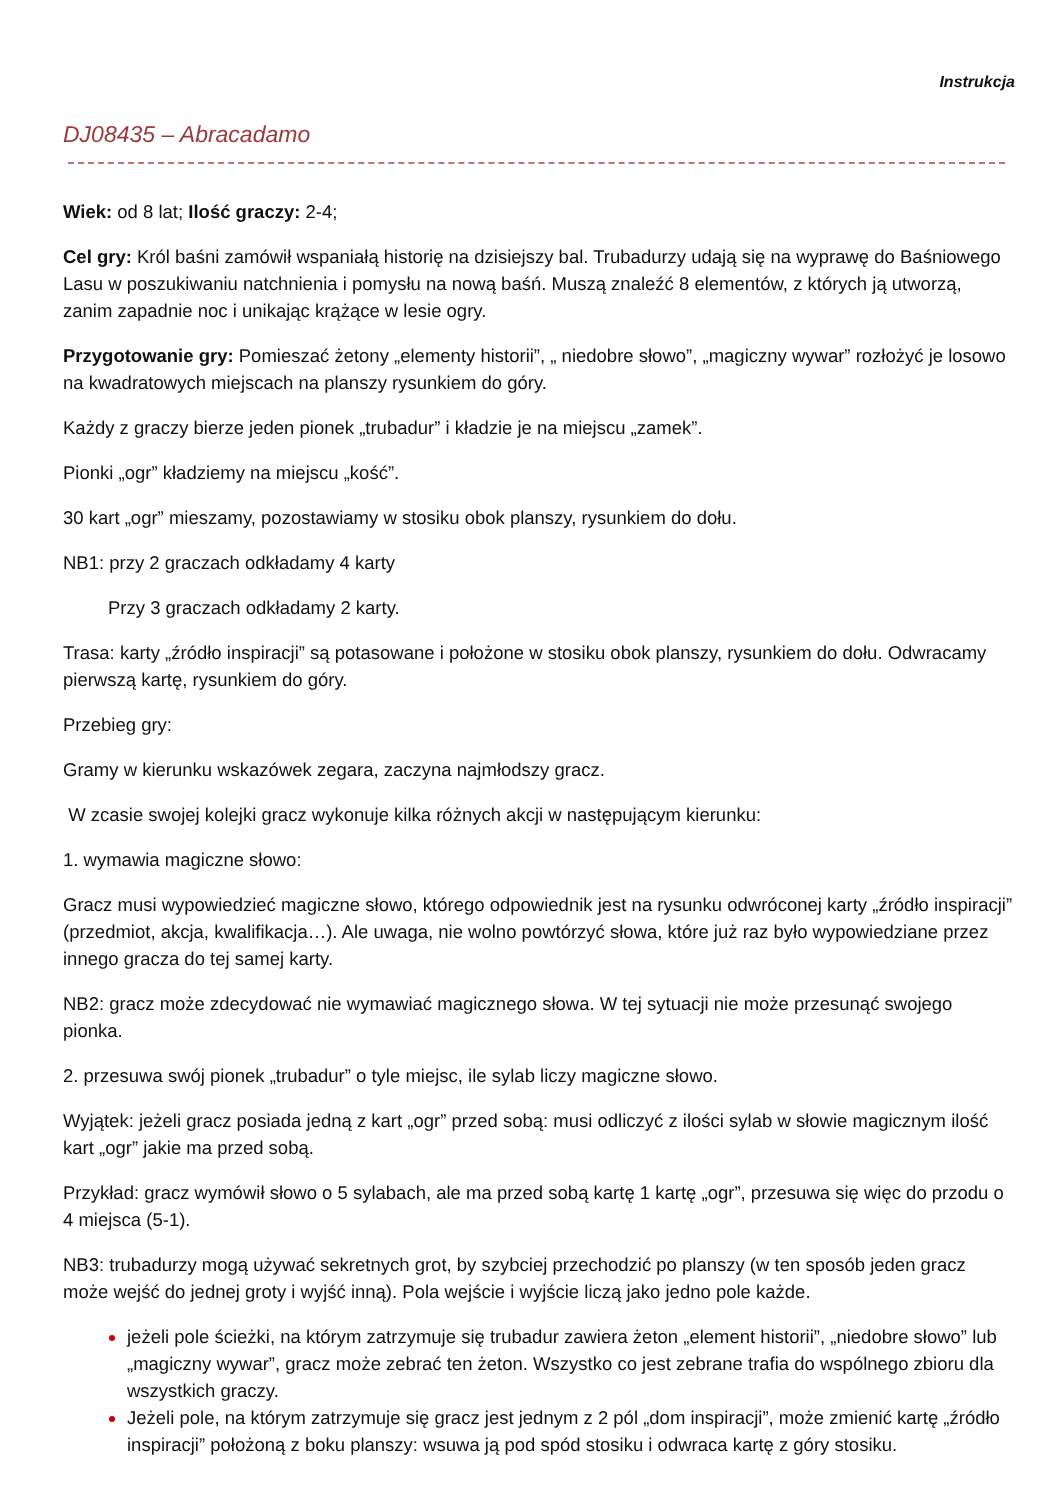Instrukcja
DJ08435 – Abracadamo
Wiek: od 8 lat; Ilość graczy: 2-4;
Cel gry: Król baśni zamówił wspaniałą historię na dzisiejszy bal. Trubadurzy udają się na wyprawę do Baśniowego Lasu w poszukiwaniu natchnienia i pomysłu na nową baśń. Muszą znaleźć 8 elementów, z których ją utworzą, zanim zapadnie noc i unikając krążące w lesie ogry.
Przygotowanie gry: Pomieszać żetony „elementy historii”, „ niedobre słowo”, „magiczny wywar” rozłożyć je losowo na kwadratowych miejscach na planszy rysunkiem do góry.
Każdy z graczy bierze jeden pionek „trubadur” i kładzie je na miejscu „zamek”.
Pionki „ogr” kładziemy na miejscu „kość”.
30 kart „ogr” mieszamy, pozostawiamy w stosiku obok planszy, rysunkiem do dołu.
NB1: przy 2 graczach odkładamy 4 karty
Przy 3 graczach odkładamy 2 karty.
Trasa: karty „źródło inspiracji” są potasowane i położone w stosiku obok planszy, rysunkiem do dołu. Odwracamy pierwszą kartę, rysunkiem do góry.
Przebieg gry:
Gramy w kierunku wskazówek zegara, zaczyna najmłodszy gracz.
W zcasie swojej kolejki gracz wykonuje kilka różnych akcji w następującym kierunku:
1. wymawia magiczne słowo:
Gracz musi wypowiedzieć magiczne słowo, którego odpowiednik jest na rysunku odwróconej karty „źródło inspiracji” (przedmiot, akcja, kwalifikacja…). Ale uwaga, nie wolno powtórzyć słowa, które już raz było wypowiedziane przez innego gracza do tej samej karty.
NB2: gracz może zdecydować nie wymawiać magicznego słowa. W tej sytuacji nie może przesunąć swojego pionka.
2. przesuwa swój pionek „trubadur” o tyle miejsc, ile sylab liczy magiczne słowo.
Wyjątek: jeżeli gracz posiada jedną z kart „ogr” przed sobą: musi odliczyć z ilości sylab w słowie magicznym ilość kart „ogr” jakie ma przed sobą.
Przykład: gracz wymówił słowo o 5 sylabach, ale ma przed sobą kartę 1 kartę „ogr”, przesuwa się więc do przodu o 4 miejsca (5-1).
NB3: trubadurzy mogą używać sekretnych grot, by szybciej przechodzić po planszy (w ten sposób jeden gracz może wejść do jednej groty i wyjść inną). Pola wejście i wyjście liczą jako jedno pole każde.
jeżeli pole ścieżki, na którym zatrzymuje się trubadur zawiera żeton „element historii”, „niedobre słowo” lub „magiczny wywar”, gracz może zebrać ten żeton. Wszystko co jest zebrane trafia do wspólnego zbioru dla wszystkich graczy.
Jeżeli pole, na którym zatrzymuje się gracz jest jednym z 2 pól „dom inspiracji”, może zmienić kartę „źródło inspiracji” położoną z boku planszy: wsuwa ją pod spód stosiku i odwraca kartę z góry stosiku.